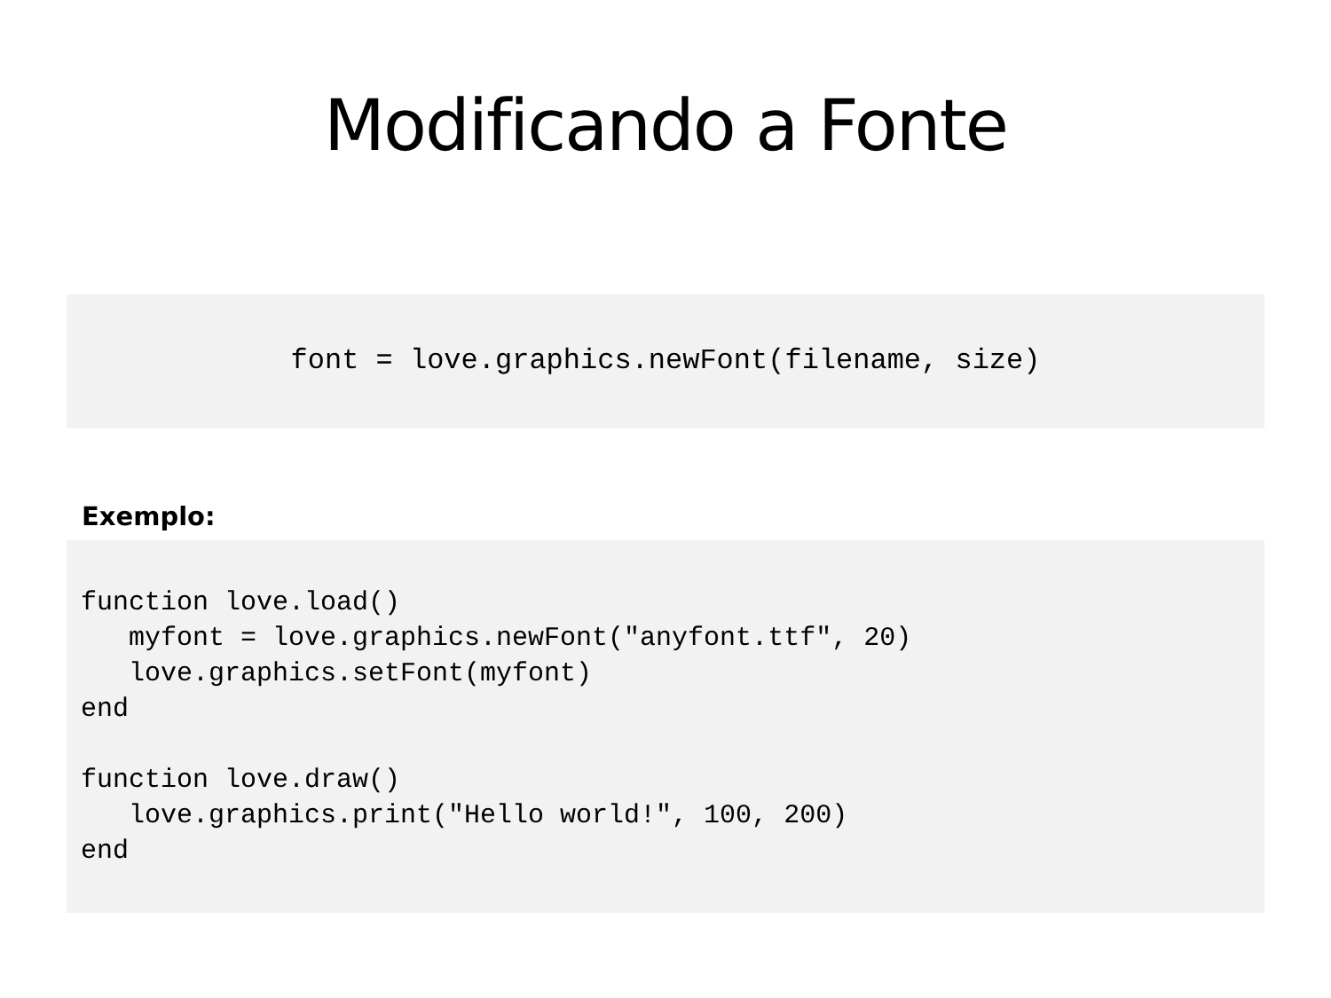Modificando a Fonte
font = love.graphics.newFont(filename, size)
Exemplo:
function love.load()
   myfont = love.graphics.newFont("anyfont.ttf", 20)
   love.graphics.setFont(myfont)
end

function love.draw()
   love.graphics.print("Hello world!", 100, 200)
end